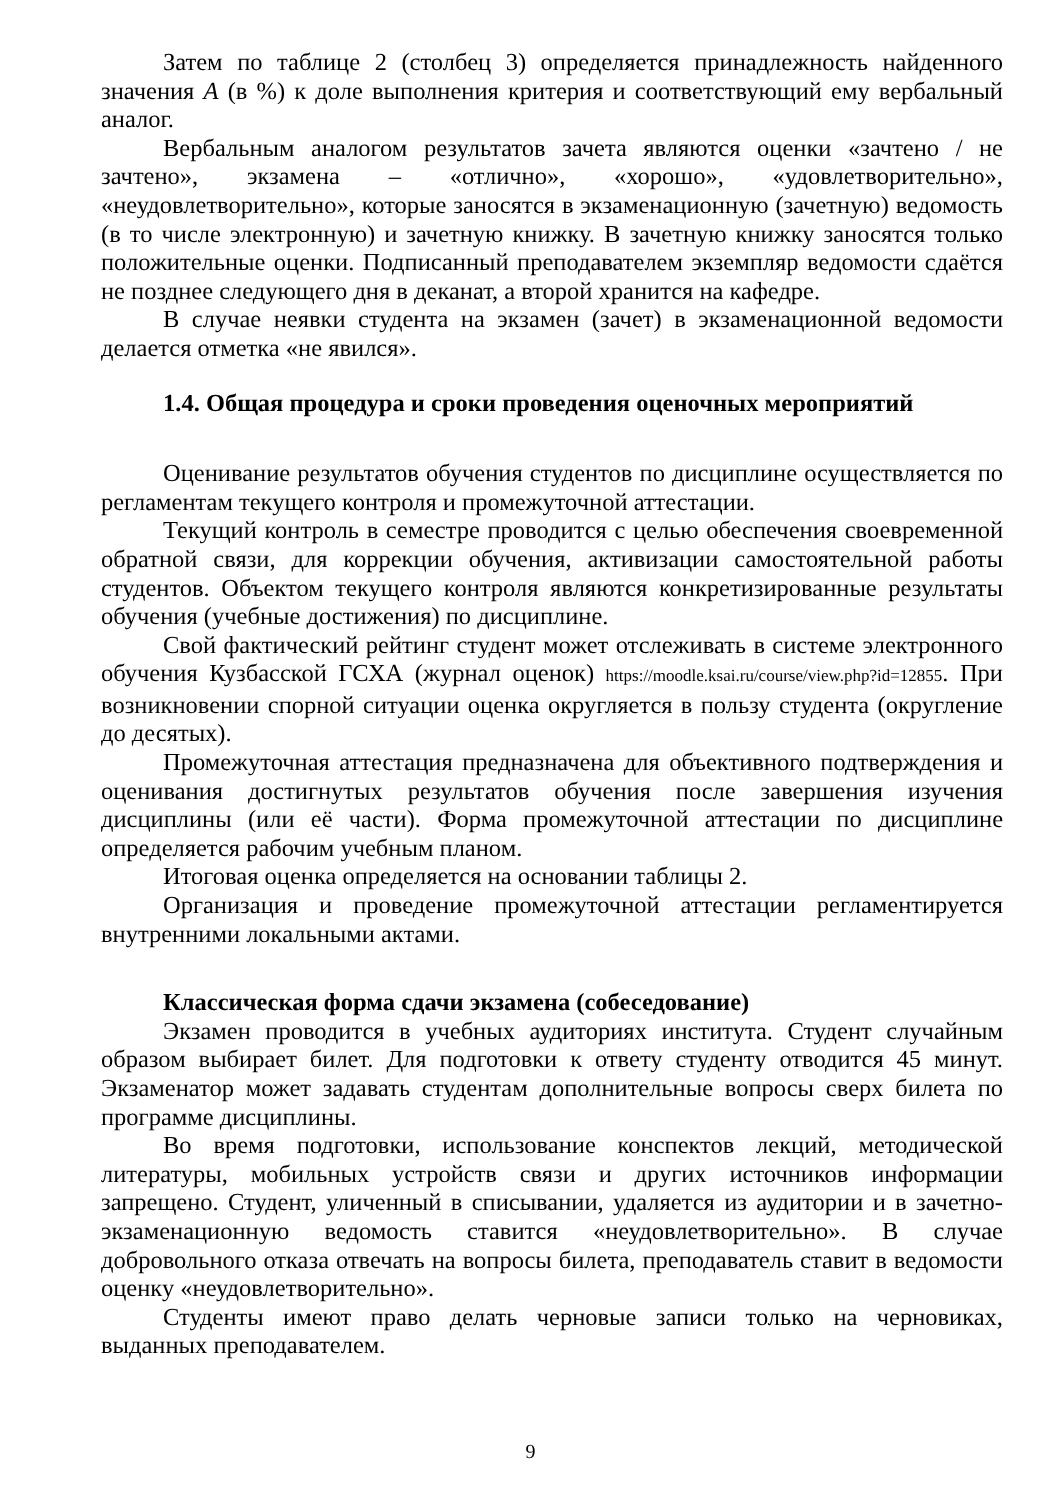Затем по таблице 2 (столбец 3) определяется принадлежность найденного значения A (в %) к доле выполнения критерия и соответствующий ему вербальный аналог.
Вербальным аналогом результатов зачета являются оценки «зачтено / не зачтено», экзамена – «отлично», «хорошо», «удовлетворительно», «неудовлетворительно», которые заносятся в экзаменационную (зачетную) ведомость (в то числе электронную) и зачетную книжку. В зачетную книжку заносятся только положительные оценки. Подписанный преподавателем экземпляр ведомости сдаётся не позднее следующего дня в деканат, а второй хранится на кафедре.
В случае неявки студента на экзамен (зачет) в экзаменационной ведомости делается отметка «не явился».
1.4. Общая процедура и сроки проведения оценочных мероприятий
Оценивание результатов обучения студентов по дисциплине осуществляется по регламентам текущего контроля и промежуточной аттестации.
Текущий контроль в семестре проводится с целью обеспечения своевременной обратной связи, для коррекции обучения, активизации самостоятельной работы студентов. Объектом текущего контроля являются конкретизированные результаты обучения (учебные достижения) по дисциплине.
Свой фактический рейтинг студент может отслеживать в системе электронного обучения Кузбасской ГСХА (журнал оценок) https://moodle.ksai.ru/course/view.php?id=12855. При возникновении спорной ситуации оценка округляется в пользу студента (округление до десятых).
Промежуточная аттестация предназначена для объективного подтверждения и оценивания достигнутых результатов обучения после завершения изучения дисциплины (или её части). Форма промежуточной аттестации по дисциплине определяется рабочим учебным планом.
Итоговая оценка определяется на основании таблицы 2.
Организация и проведение промежуточной аттестации регламентируется внутренними локальными актами.
Классическая форма сдачи экзамена (собеседование)
Экзамен проводится в учебных аудиториях института. Студент случайным образом выбирает билет. Для подготовки к ответу студенту отводится 45 минут. Экзаменатор может задавать студентам дополнительные вопросы сверх билета по программе дисциплины.
Во время подготовки, использование конспектов лекций, методической литературы, мобильных устройств связи и других источников информации запрещено. Студент, уличенный в списывании, удаляется из аудитории и в зачетно-экзаменационную ведомость ставится «неудовлетворительно». В случае добровольного отказа отвечать на вопросы билета, преподаватель ставит в ведомости оценку «неудовлетворительно».
Студенты имеют право делать черновые записи только на черновиках, выданных преподавателем.
9